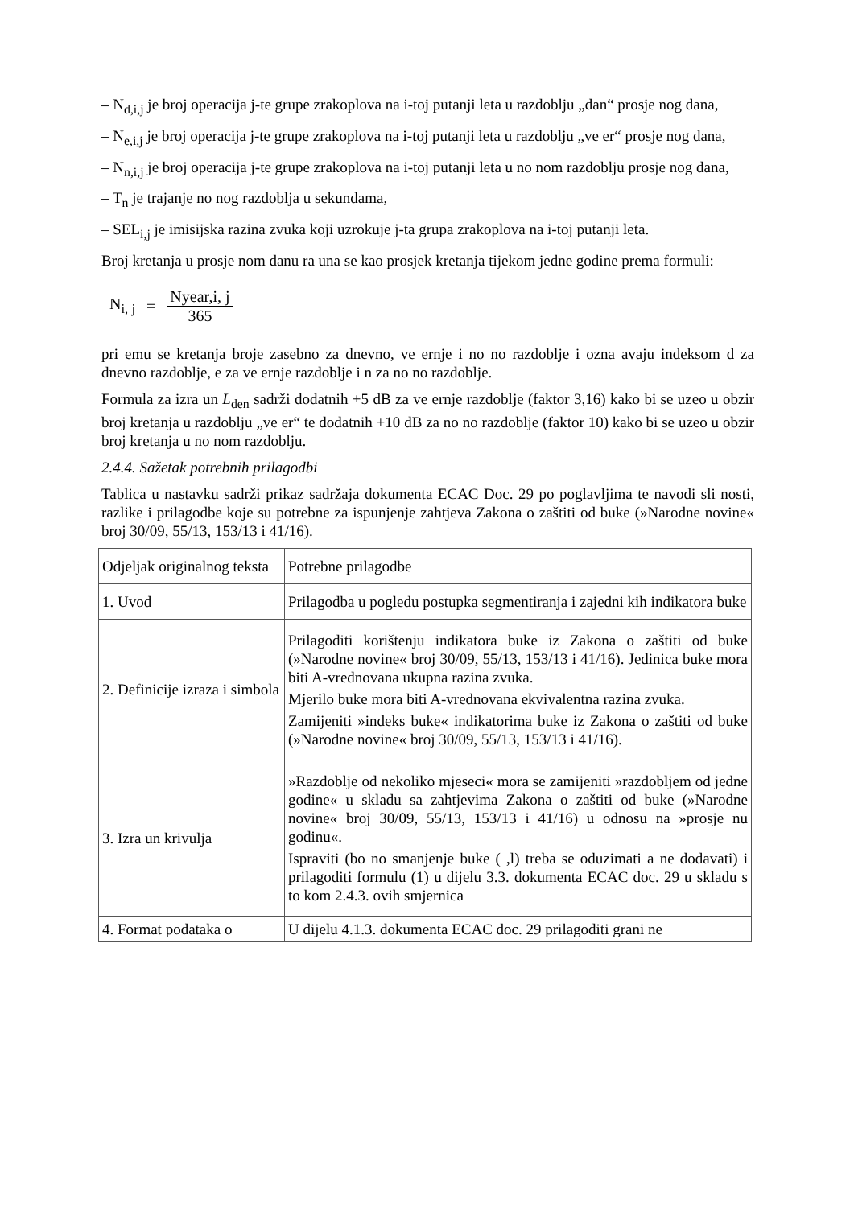– N<sub>d,i,j</sub> je broj operacija j-te grupe zrakoplova na i-toj putanji leta u razdoblju „dan“ prosje nog dana,
– N<sub>e,i,j</sub> je broj operacija j-te grupe zrakoplova na i-toj putanji leta u razdoblju „ve er“ prosje nog dana,
– N<sub>n,i,j</sub> je broj operacija j-te grupe zrakoplova na i-toj putanji leta u no nom razdoblju prosje nog dana,
– T<sub>n</sub> je trajanje no nog razdoblja u sekundama,
– SEL<sub>i,j</sub> je imisijska razina zvuka koji uzrokuje j-ta grupa zrakoplova na i-toj putanji leta.
Broj kretanja u prosje nom danu ra una se kao prosjek kretanja tijekom jedne godine prema formuli:
N<sub>i, j</sub> = Nyear,i, j 365
pri emu se kretanja broje zasebno za dnevno, ve ernje i no no razdoblje i ozna avaju indeksom d za dnevno razdoblje, e za ve ernje razdoblje i n za no no razdoblje.
Formula za izra un L<sub>den</sub> sadrži dodatnih +5 dB za ve ernje razdoblje (faktor 3,16) kako bi se uzeo u obzir broj kretanja u razdoblju „ve er“ te dodatnih +10 dB za no no razdoblje (faktor 10) kako bi se uzeo u obzir broj kretanja u no nom razdoblju.
2.4.4. Sažetak potrebnih prilagodbi
Tablica u nastavku sadrži prikaz sadržaja dokumenta ECAC Doc. 29 po poglavljima te navodi sli nosti, razlike i prilagodbe koje su potrebne za ispunjenje zahtjeva Zakona o zaštiti od buke (»Narodne novine« broj 30/09, 55/13, 153/13 i 41/16).
| Odjeljak originalnog teksta | Potrebne prilagodbe |
| 1. Uvod | Prilagodba u pogledu postupka segmentiranja i zajedni kih indikatora buke |
| 2. Definicije izraza i simbola | Prilagoditi korištenju indikatora buke iz Zakona o zaštiti od buke (»Narodne novine« broj 30/09, 55/13, 153/13 i 41/16). Jedinica buke mora biti A-vrednovana ukupna razina zvuka. Mjerilo buke mora biti A-vrednovana ekvivalentna razina zvuka. Zamijeniti »indeks buke« indikatorima buke iz Zakona o zaštiti od buke (»Narodne novine« broj 30/09, 55/13, 153/13 i 41/16). |
| 3. Izra un krivulja | »Razdoblje od nekoliko mjeseci« mora se zamijeniti »razdobljem od jedne godine« u skladu sa zahtjevima Zakona o zaštiti od buke (»Narodne novine« broj 30/09, 55/13, 153/13 i 41/16) u odnosu na »prosje nu godinu«. Ispraviti (bo no smanjenje buke ( ,l) treba se oduzimati a ne dodavati) i prilagoditi formulu (1) u dijelu 3.3. dokumenta ECAC doc. 29 u skladu s to kom 2.4.3. ovih smjernica |
| 4. Format podataka o | U dijelu 4.1.3. dokumenta ECAC doc. 29 prilagoditi grani ne |